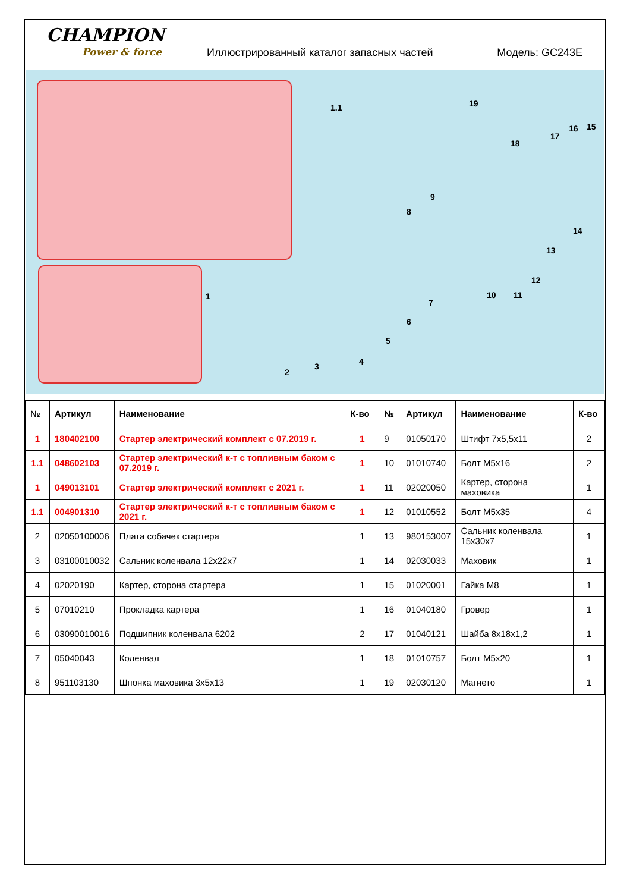CHAMPION
Power & force
Иллюстрированный каталог запасных частей
Модель: GC243E
1.1
1
2
3 4
5
6
7
8
9
10 11
12
13
14
15 16
17
18
19
| № | Артикул | Наименование | К-во | № | Артикул | Наименование | К-во |
| --- | --- | --- | --- | --- | --- | --- | --- |
| 1 | 180402100 | Стартер электрический комплект с 07.2019 г. | 1 | 9 | 01050170 | Штифт 7х5,5х11 | 2 |
| 1.1 | 048602103 | Стартер электрический к-т с топливным баком с 07.2019 г. | 1 | 10 | 01010740 | Болт М5х16 | 2 |
| 1 | 049013101 | Стартер электрический комплект с 2021 г. | 1 | 11 | 02020050 | Картер, сторона маховика | 1 |
| 1.1 | 004901310 | Стартер электрический к-т с топливным баком с 2021 г. | 1 | 12 | 01010552 | Болт М5х35 | 4 |
| 2 | 02050100006 | Плата собачек стартера | 1 | 13 | 980153007 | Сальник коленвала 15х30х7 | 1 |
| 3 | 03100010032 | Сальник коленвала 12х22х7 | 1 | 14 | 02030033 | Маховик | 1 |
| 4 | 02020190 | Картер, сторона стартера | 1 | 15 | 01020001 | Гайка М8 | 1 |
| 5 | 07010210 | Прокладка картера | 1 | 16 | 01040180 | Гровер | 1 |
| 6 | 03090010016 | Подшипник коленвала 6202 | 2 | 17 | 01040121 | Шайба 8х18х1,2 | 1 |
| 7 | 05040043 | Коленвал | 1 | 18 | 01010757 | Болт М5х20 | 1 |
| 8 | 951103130 | Шпонка маховика 3х5х13 | 1 | 19 | 02030120 | Магнето | 1 |